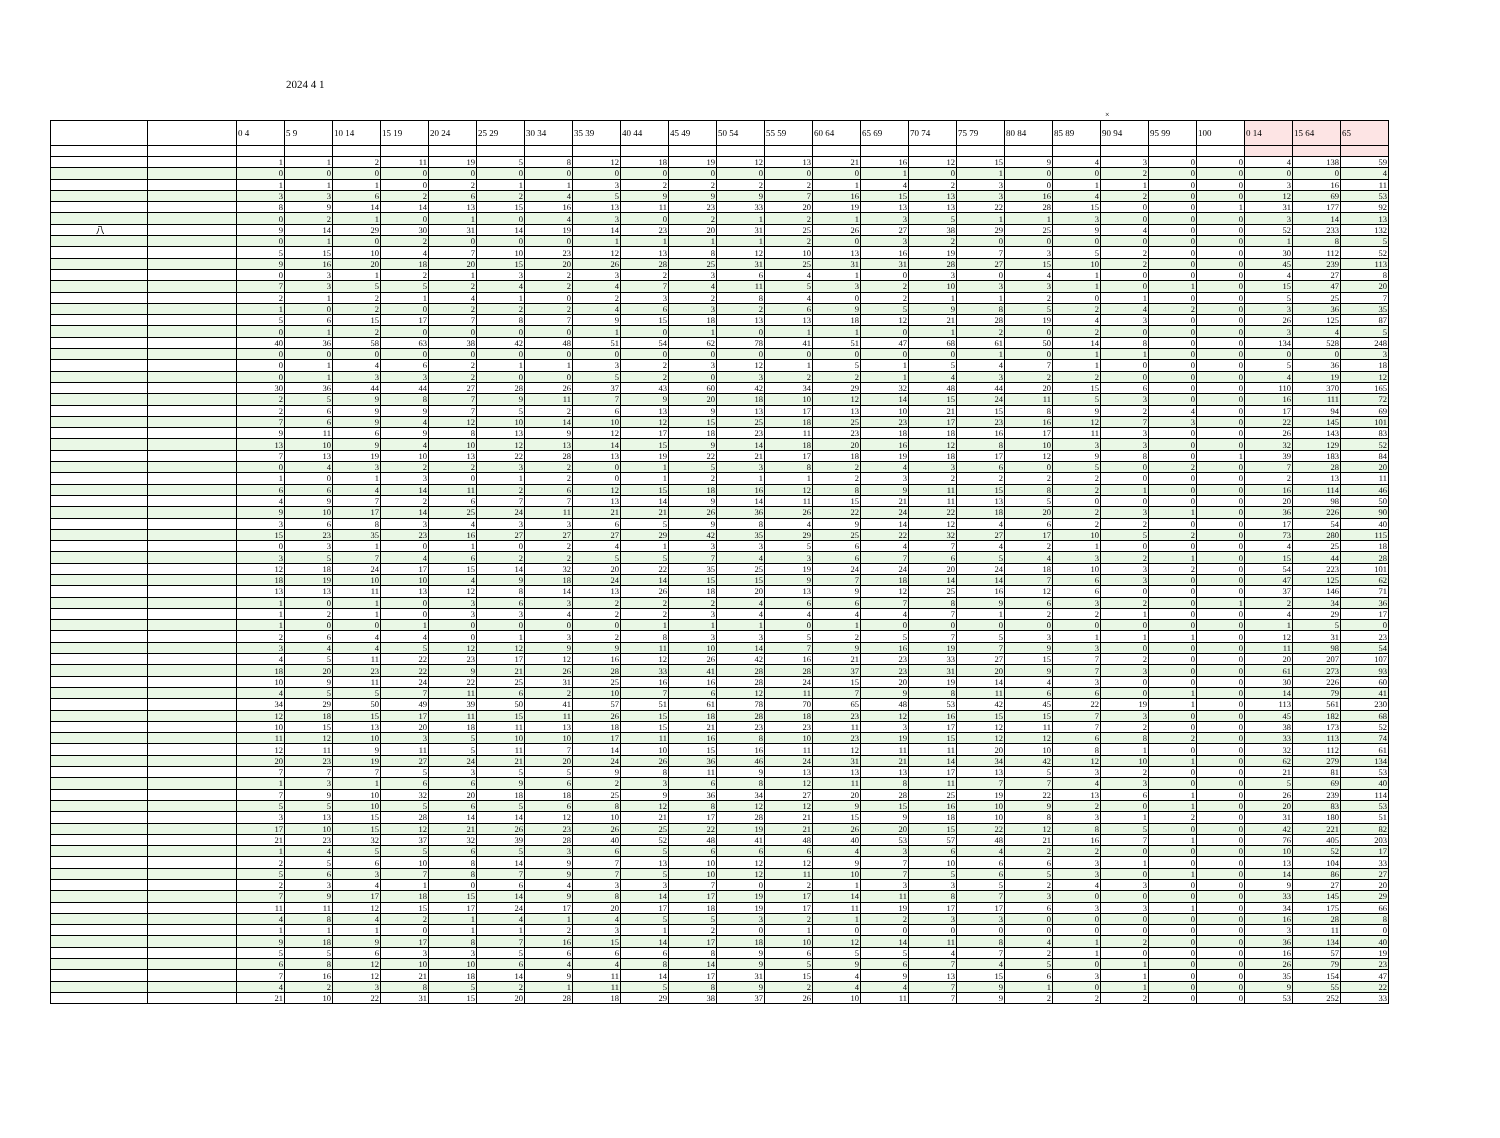2024 4 1
×
| | | 0 4 | 5 9 | 10 14 | 15 19 | 20 24 | 25 29 | 30 34 | 35 39 | 40 44 | 45 49 | 50 54 | 55 59 | 60 64 | 65 69 | 70 74 | 75 79 | 80 84 | 85 89 | 90 94 | 95 99 | 100 | 0 14 | 15 64 | 65 |
| --- | --- | --- | --- | --- | --- | --- | --- | --- | --- | --- | --- | --- | --- | --- | --- | --- | --- | --- | --- | --- | --- | --- | --- | --- | --- |
| | | 1 | 1 | 2 | 11 | 19 | 5 | 8 | 12 | 18 | 19 | 12 | 13 | 21 | 16 | 12 | 15 | 9 | 4 | 3 | 0 | 0 | 4 | 138 | 59 |
| | | 0 | 0 | 0 | 0 | 0 | 0 | 0 | 0 | 0 | 0 | 0 | 0 | 0 | 1 | 0 | 1 | 0 | 0 | 2 | 0 | 0 | 0 | 0 | 4 |
| | | 1 | 1 | 1 | 0 | 2 | 1 | 1 | 3 | 2 | 2 | 2 | 2 | 1 | 4 | 2 | 3 | 0 | 1 | 1 | 0 | 0 | 3 | 16 | 11 |
| | | 3 | 3 | 6 | 2 | 6 | 2 | 4 | 5 | 9 | 9 | 9 | 7 | 16 | 15 | 13 | 3 | 16 | 4 | 2 | 0 | 0 | 12 | 69 | 53 |
| | | 8 | 9 | 14 | 14 | 13 | 15 | 16 | 13 | 11 | 23 | 33 | 20 | 19 | 13 | 13 | 22 | 28 | 15 | 0 | 0 | 1 | 31 | 177 | 92 |
| | | 0 | 2 | 1 | 0 | 1 | 0 | 4 | 3 | 0 | 2 | 1 | 2 | 1 | 3 | 5 | 1 | 1 | 3 | 0 | 0 | 0 | 3 | 14 | 13 |
| 八 | | 9 | 14 | 29 | 30 | 31 | 14 | 19 | 14 | 23 | 20 | 31 | 25 | 26 | 27 | 38 | 29 | 25 | 9 | 4 | 0 | 0 | 52 | 233 | 132 |
| | | 0 | 1 | 0 | 2 | 0 | 0 | 0 | 1 | 1 | 1 | 1 | 2 | 0 | 3 | 2 | 0 | 0 | 0 | 0 | 0 | 0 | 1 | 8 | 5 |
| | | 5 | 15 | 10 | 4 | 7 | 10 | 23 | 12 | 13 | 8 | 12 | 10 | 13 | 16 | 19 | 7 | 3 | 5 | 2 | 0 | 0 | 30 | 112 | 52 |
| | | 9 | 16 | 20 | 18 | 20 | 15 | 20 | 26 | 28 | 25 | 31 | 25 | 31 | 31 | 28 | 27 | 15 | 10 | 2 | 0 | 0 | 45 | 239 | 113 |
| | | 0 | 3 | 1 | 2 | 1 | 3 | 2 | 3 | 2 | 3 | 6 | 4 | 1 | 0 | 3 | 0 | 4 | 1 | 0 | 0 | 0 | 4 | 27 | 8 |
| | | 7 | 3 | 5 | 5 | 2 | 4 | 2 | 4 | 7 | 4 | 11 | 5 | 3 | 2 | 10 | 3 | 3 | 1 | 0 | 1 | 0 | 15 | 47 | 20 |
| | | 2 | 1 | 2 | 1 | 4 | 1 | 0 | 2 | 3 | 2 | 8 | 4 | 0 | 2 | 1 | 1 | 2 | 0 | 1 | 0 | 0 | 5 | 25 | 7 |
| | | 1 | 0 | 2 | 0 | 2 | 2 | 2 | 4 | 6 | 3 | 2 | 6 | 9 | 5 | 9 | 8 | 5 | 2 | 4 | 2 | 0 | 3 | 36 | 35 |
| | | 5 | 6 | 15 | 17 | 7 | 8 | 7 | 9 | 15 | 18 | 13 | 13 | 18 | 12 | 21 | 28 | 19 | 4 | 3 | 0 | 0 | 26 | 125 | 87 |
| | | 0 | 1 | 2 | 0 | 0 | 0 | 0 | 1 | 0 | 1 | 0 | 1 | 1 | 0 | 1 | 2 | 0 | 2 | 0 | 0 | 0 | 3 | 4 | 5 |
| | | 40 | 36 | 58 | 63 | 38 | 42 | 48 | 51 | 54 | 62 | 78 | 41 | 51 | 47 | 68 | 61 | 50 | 14 | 8 | 0 | 0 | 134 | 528 | 248 |
| | | 0 | 0 | 0 | 0 | 0 | 0 | 0 | 0 | 0 | 0 | 0 | 0 | 0 | 0 | 0 | 1 | 0 | 1 | 1 | 0 | 0 | 0 | 0 | 3 |
| | | 0 | 1 | 4 | 6 | 2 | 1 | 1 | 3 | 2 | 3 | 12 | 1 | 5 | 1 | 5 | 4 | 7 | 1 | 0 | 0 | 0 | 5 | 36 | 18 |
| | | 0 | 1 | 3 | 3 | 2 | 0 | 0 | 5 | 2 | 0 | 3 | 2 | 2 | 1 | 4 | 3 | 2 | 2 | 0 | 0 | 0 | 4 | 19 | 12 |
| | | 30 | 36 | 44 | 44 | 27 | 28 | 26 | 37 | 43 | 60 | 42 | 34 | 29 | 32 | 48 | 44 | 20 | 15 | 6 | 0 | 0 | 110 | 370 | 165 |
| | | 2 | 5 | 9 | 8 | 7 | 9 | 11 | 7 | 9 | 20 | 18 | 10 | 12 | 14 | 15 | 24 | 11 | 5 | 3 | 0 | 0 | 16 | 111 | 72 |
| | | 2 | 6 | 9 | 9 | 7 | 5 | 2 | 6 | 13 | 9 | 13 | 17 | 13 | 10 | 21 | 15 | 8 | 9 | 2 | 4 | 0 | 17 | 94 | 69 |
| | | 7 | 6 | 9 | 4 | 12 | 10 | 14 | 10 | 12 | 15 | 25 | 18 | 25 | 23 | 17 | 23 | 16 | 12 | 7 | 3 | 0 | 22 | 145 | 101 |
| | | 9 | 11 | 6 | 9 | 8 | 13 | 9 | 12 | 17 | 18 | 23 | 11 | 23 | 18 | 18 | 16 | 17 | 11 | 3 | 0 | 0 | 26 | 143 | 83 |
| | | 13 | 10 | 9 | 4 | 10 | 12 | 13 | 14 | 15 | 9 | 14 | 18 | 20 | 16 | 12 | 8 | 10 | 3 | 3 | 0 | 0 | 32 | 129 | 52 |
| | | 7 | 13 | 19 | 10 | 13 | 22 | 28 | 13 | 19 | 22 | 21 | 17 | 18 | 19 | 18 | 17 | 12 | 9 | 8 | 0 | 1 | 39 | 183 | 84 |
| | | 0 | 4 | 3 | 2 | 2 | 3 | 2 | 0 | 1 | 5 | 3 | 8 | 2 | 4 | 3 | 6 | 0 | 5 | 0 | 2 | 0 | 7 | 28 | 20 |
| | | 1 | 0 | 1 | 3 | 0 | 1 | 2 | 0 | 1 | 2 | 1 | 1 | 2 | 3 | 2 | 2 | 2 | 2 | 0 | 0 | 0 | 2 | 13 | 11 |
| | | 6 | 6 | 4 | 14 | 11 | 2 | 6 | 12 | 15 | 18 | 16 | 12 | 8 | 9 | 11 | 15 | 8 | 2 | 1 | 0 | 0 | 16 | 114 | 46 |
| | | 4 | 9 | 7 | 2 | 6 | 7 | 7 | 13 | 14 | 9 | 14 | 11 | 15 | 21 | 11 | 13 | 5 | 0 | 0 | 0 | 0 | 20 | 98 | 50 |
| | | 9 | 10 | 17 | 14 | 25 | 24 | 11 | 21 | 21 | 26 | 36 | 26 | 22 | 24 | 22 | 18 | 20 | 2 | 3 | 1 | 0 | 36 | 226 | 90 |
| | | 3 | 6 | 8 | 3 | 4 | 3 | 3 | 6 | 5 | 9 | 8 | 4 | 9 | 14 | 12 | 4 | 6 | 2 | 2 | 0 | 0 | 17 | 54 | 40 |
| | | 15 | 23 | 35 | 23 | 16 | 27 | 27 | 27 | 29 | 42 | 35 | 29 | 25 | 22 | 32 | 27 | 17 | 10 | 5 | 2 | 0 | 73 | 280 | 115 |
| | | 0 | 3 | 1 | 0 | 1 | 0 | 2 | 4 | 1 | 3 | 3 | 5 | 6 | 4 | 7 | 4 | 2 | 1 | 0 | 0 | 0 | 4 | 25 | 18 |
| | | 3 | 5 | 7 | 4 | 6 | 2 | 2 | 5 | 5 | 7 | 4 | 3 | 6 | 7 | 6 | 5 | 4 | 3 | 2 | 1 | 0 | 15 | 44 | 28 |
| | | 12 | 18 | 24 | 17 | 15 | 14 | 32 | 20 | 22 | 35 | 25 | 19 | 24 | 24 | 20 | 24 | 18 | 10 | 3 | 2 | 0 | 54 | 223 | 101 |
| | | 18 | 19 | 10 | 10 | 4 | 9 | 18 | 24 | 14 | 15 | 15 | 9 | 7 | 18 | 14 | 14 | 7 | 6 | 3 | 0 | 0 | 47 | 125 | 62 |
| | | 13 | 13 | 11 | 13 | 12 | 8 | 14 | 13 | 26 | 18 | 20 | 13 | 9 | 12 | 25 | 16 | 12 | 6 | 0 | 0 | 0 | 37 | 146 | 71 |
| | | 1 | 0 | 1 | 0 | 3 | 6 | 3 | 2 | 2 | 2 | 4 | 6 | 6 | 7 | 8 | 9 | 6 | 3 | 2 | 0 | 1 | 2 | 34 | 36 |
| | | 1 | 2 | 1 | 0 | 3 | 3 | 4 | 2 | 2 | 3 | 4 | 4 | 4 | 4 | 7 | 1 | 2 | 2 | 1 | 0 | 0 | 4 | 29 | 17 |
| | | 1 | 0 | 0 | 1 | 0 | 0 | 0 | 0 | 1 | 1 | 1 | 0 | 1 | 0 | 0 | 0 | 0 | 0 | 0 | 0 | 0 | 1 | 5 | 0 |
| | | 2 | 6 | 4 | 4 | 0 | 1 | 3 | 2 | 8 | 3 | 3 | 5 | 2 | 5 | 7 | 5 | 3 | 1 | 1 | 1 | 0 | 12 | 31 | 23 |
| | | 3 | 4 | 4 | 5 | 12 | 12 | 9 | 9 | 11 | 10 | 14 | 7 | 9 | 16 | 19 | 7 | 9 | 3 | 0 | 0 | 0 | 11 | 98 | 54 |
| | | 4 | 5 | 11 | 22 | 23 | 17 | 12 | 16 | 12 | 26 | 42 | 16 | 21 | 23 | 33 | 27 | 15 | 7 | 2 | 0 | 0 | 20 | 207 | 107 |
| | | 18 | 20 | 23 | 22 | 9 | 21 | 26 | 28 | 33 | 41 | 28 | 28 | 37 | 23 | 31 | 20 | 9 | 7 | 3 | 0 | 0 | 61 | 273 | 93 |
| | | 10 | 9 | 11 | 24 | 22 | 25 | 31 | 25 | 16 | 16 | 28 | 24 | 15 | 20 | 19 | 14 | 4 | 3 | 0 | 0 | 0 | 30 | 226 | 60 |
| | | 4 | 5 | 5 | 7 | 11 | 6 | 2 | 10 | 7 | 6 | 12 | 11 | 7 | 9 | 8 | 11 | 6 | 6 | 0 | 1 | 0 | 14 | 79 | 41 |
| | | 34 | 29 | 50 | 49 | 39 | 50 | 41 | 57 | 51 | 61 | 78 | 70 | 65 | 48 | 53 | 42 | 45 | 22 | 19 | 1 | 0 | 113 | 561 | 230 |
| | | 12 | 18 | 15 | 17 | 11 | 15 | 11 | 26 | 15 | 18 | 28 | 18 | 23 | 12 | 16 | 15 | 15 | 7 | 3 | 0 | 0 | 45 | 182 | 68 |
| | | 10 | 15 | 13 | 20 | 18 | 11 | 13 | 18 | 15 | 21 | 23 | 23 | 11 | 3 | 17 | 12 | 11 | 7 | 2 | 0 | 0 | 38 | 173 | 52 |
| | | 11 | 12 | 10 | 3 | 5 | 10 | 10 | 17 | 11 | 16 | 8 | 10 | 23 | 19 | 15 | 12 | 12 | 6 | 8 | 2 | 0 | 33 | 113 | 74 |
| | | 12 | 11 | 9 | 11 | 5 | 11 | 7 | 14 | 10 | 15 | 16 | 11 | 12 | 11 | 11 | 20 | 10 | 8 | 1 | 0 | 0 | 32 | 112 | 61 |
| | | 20 | 23 | 19 | 27 | 24 | 21 | 20 | 24 | 26 | 36 | 46 | 24 | 31 | 21 | 14 | 34 | 42 | 12 | 10 | 1 | 0 | 62 | 279 | 134 |
| | | 7 | 7 | 7 | 5 | 3 | 5 | 5 | 9 | 8 | 11 | 9 | 13 | 13 | 13 | 17 | 13 | 5 | 3 | 2 | 0 | 0 | 21 | 81 | 53 |
| | | 1 | 3 | 1 | 6 | 6 | 9 | 6 | 2 | 3 | 6 | 8 | 12 | 11 | 8 | 11 | 7 | 7 | 4 | 3 | 0 | 0 | 5 | 69 | 40 |
| | | 7 | 9 | 10 | 32 | 20 | 18 | 18 | 25 | 9 | 36 | 34 | 27 | 20 | 28 | 25 | 19 | 22 | 13 | 6 | 1 | 0 | 26 | 239 | 114 |
| | | 5 | 5 | 10 | 5 | 6 | 5 | 6 | 8 | 12 | 8 | 12 | 12 | 9 | 15 | 16 | 10 | 9 | 2 | 0 | 1 | 0 | 20 | 83 | 53 |
| | | 3 | 13 | 15 | 28 | 14 | 14 | 12 | 10 | 21 | 17 | 28 | 21 | 15 | 9 | 18 | 10 | 8 | 3 | 1 | 2 | 0 | 31 | 180 | 51 |
| | | 17 | 10 | 15 | 12 | 21 | 26 | 23 | 26 | 25 | 22 | 19 | 21 | 26 | 20 | 15 | 22 | 12 | 8 | 5 | 0 | 0 | 42 | 221 | 82 |
| | | 21 | 23 | 32 | 37 | 32 | 39 | 28 | 40 | 52 | 48 | 41 | 48 | 40 | 53 | 57 | 48 | 21 | 16 | 7 | 1 | 0 | 76 | 405 | 203 |
| | | 1 | 4 | 5 | 5 | 6 | 5 | 3 | 6 | 5 | 6 | 6 | 6 | 4 | 3 | 6 | 4 | 2 | 2 | 0 | 0 | 0 | 10 | 52 | 17 |
| | | 2 | 5 | 6 | 10 | 8 | 14 | 9 | 7 | 13 | 10 | 12 | 12 | 9 | 7 | 10 | 6 | 6 | 3 | 1 | 0 | 0 | 13 | 104 | 33 |
| | | 5 | 6 | 3 | 7 | 8 | 7 | 9 | 7 | 5 | 10 | 12 | 11 | 10 | 7 | 5 | 6 | 5 | 3 | 0 | 1 | 0 | 14 | 86 | 27 |
| | | 2 | 3 | 4 | 1 | 0 | 6 | 4 | 3 | 3 | 7 | 0 | 2 | 1 | 3 | 3 | 5 | 2 | 4 | 3 | 0 | 0 | 9 | 27 | 20 |
| | | 7 | 9 | 17 | 18 | 15 | 14 | 9 | 8 | 14 | 17 | 19 | 17 | 14 | 11 | 8 | 7 | 3 | 0 | 0 | 0 | 0 | 33 | 145 | 29 |
| | | 11 | 11 | 12 | 15 | 17 | 24 | 17 | 20 | 17 | 18 | 19 | 17 | 11 | 19 | 17 | 17 | 6 | 3 | 3 | 1 | 0 | 34 | 175 | 66 |
| | | 4 | 8 | 4 | 2 | 1 | 4 | 1 | 4 | 5 | 5 | 3 | 2 | 1 | 2 | 3 | 3 | 0 | 0 | 0 | 0 | 0 | 16 | 28 | 8 |
| | | 1 | 1 | 1 | 0 | 1 | 1 | 2 | 3 | 1 | 2 | 0 | 1 | 0 | 0 | 0 | 0 | 0 | 0 | 0 | 0 | 0 | 3 | 11 | 0 |
| | | 9 | 18 | 9 | 17 | 8 | 7 | 16 | 15 | 14 | 17 | 18 | 10 | 12 | 14 | 11 | 8 | 4 | 1 | 2 | 0 | 0 | 36 | 134 | 40 |
| | | 5 | 5 | 6 | 3 | 3 | 5 | 6 | 6 | 6 | 8 | 9 | 6 | 5 | 5 | 4 | 7 | 2 | 1 | 0 | 0 | 0 | 16 | 57 | 19 |
| | | 6 | 8 | 12 | 10 | 10 | 6 | 4 | 4 | 8 | 14 | 9 | 5 | 9 | 6 | 7 | 4 | 5 | 0 | 1 | 0 | 0 | 26 | 79 | 23 |
| | | 7 | 16 | 12 | 21 | 18 | 14 | 9 | 11 | 14 | 17 | 31 | 15 | 4 | 9 | 13 | 15 | 6 | 3 | 1 | 0 | 0 | 35 | 154 | 47 |
| | | 4 | 2 | 3 | 8 | 5 | 2 | 1 | 11 | 5 | 8 | 9 | 2 | 4 | 4 | 7 | 9 | 1 | 0 | 1 | 0 | 0 | 9 | 55 | 22 |
| | | 21 | 10 | 22 | 31 | 15 | 20 | 28 | 18 | 29 | 38 | 37 | 26 | 10 | 11 | 7 | 9 | 2 | 2 | 2 | 0 | 0 | 53 | 252 | 33 |